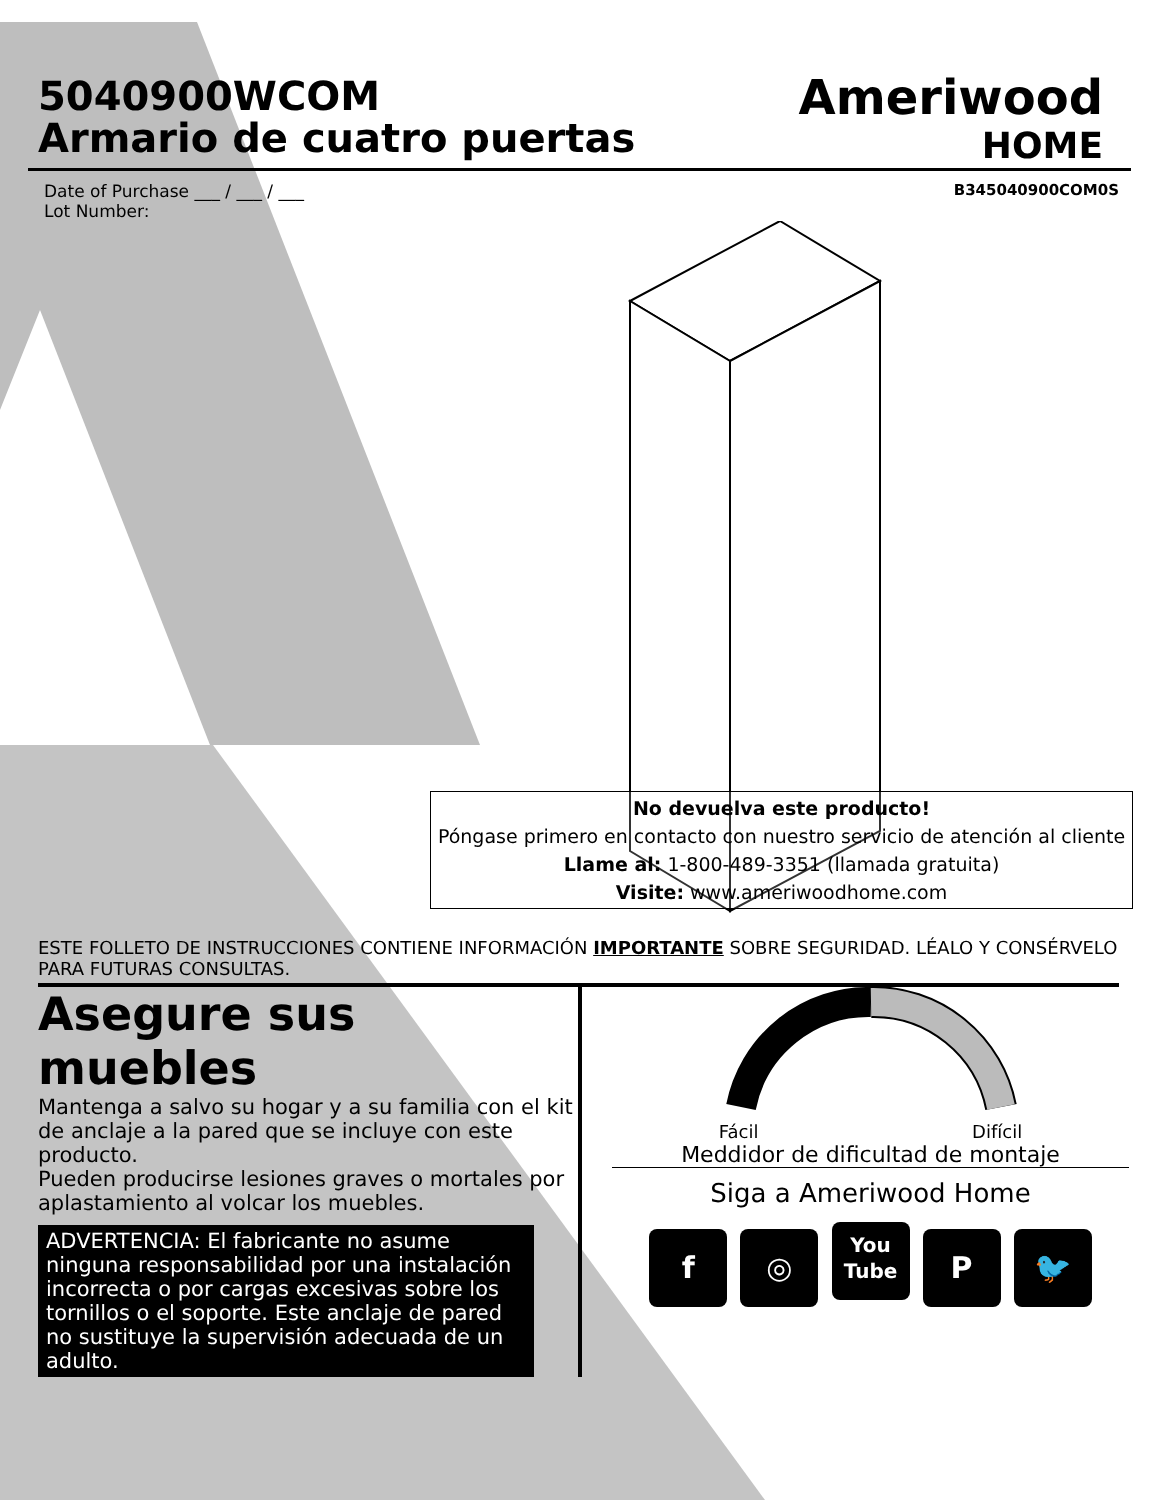5040900WCOM
Armario de cuatro puertas
Ameriwood
HOME
Date of Purchase ___ / ___ / ___
Lot Number:
B345040900COM0S
No devuelva este producto!
Póngase primero en contacto con nuestro servicio de atención al cliente
Llame al: 1-800-489-3351 (llamada gratuita)
Visite: www.ameriwoodhome.com
ESTE FOLLETO DE INSTRUCCIONES CONTIENE INFORMACIÓN IMPORTANTE SOBRE SEGURIDAD. LÉALO Y CONSÉRVELO PARA FUTURAS CONSULTAS.
Asegure sus muebles
Mantenga a salvo su hogar y a su familia con el kit de anclaje a la pared que se incluye con este producto.
Pueden producirse lesiones graves o mortales por aplastamiento al volcar los muebles.
ADVERTENCIA: El fabricante no asume ninguna responsabilidad por una instalación incorrecta o por cargas excesivas sobre los tornillos o el soporte. Este anclaje de pared no sustituye la supervisión adecuada de un adulto.
Fácil Difícil
Meddidor de dificultad de montaje
Siga a Ameriwood Home
f ◎ You
Tube P 🐦